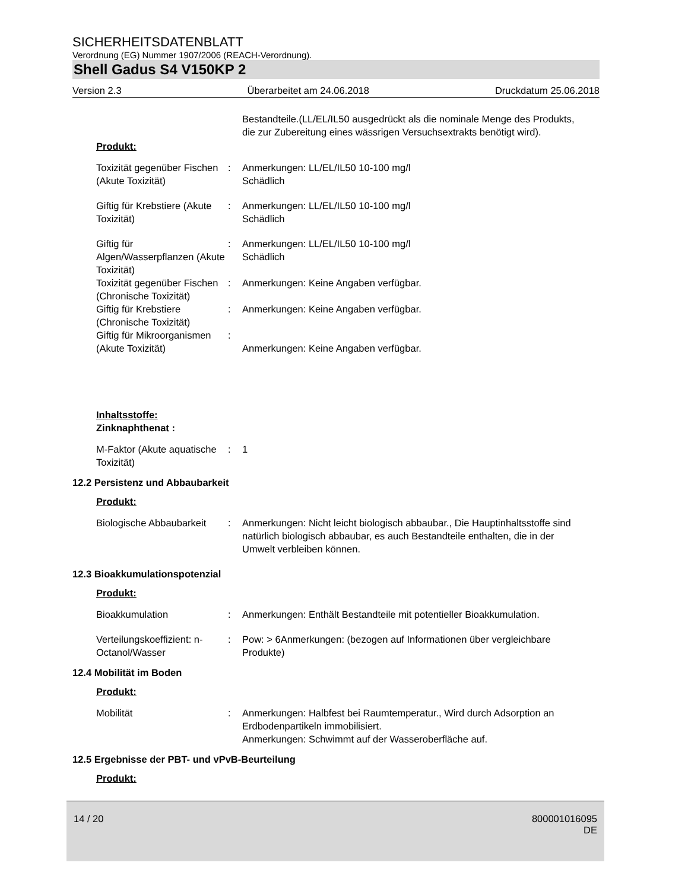SICHERHEITSDATENBLATT
Verordnung (EG) Nummer 1907/2006 (REACH-Verordnung).
Shell Gadus S4 V150KP 2
Version 2.3 Überarbeitet am 24.06.2018 Druckdatum 25.06.2018
Bestandteile.(LL/EL/IL50 ausgedrückt als die nominale Menge des Produkts, die zur Zubereitung eines wässrigen Versuchsextrakts benötigt wird).
Produkt:
Toxizität gegenüber Fischen (Akute Toxizität)
: Anmerkungen: LL/EL/IL50 10-100 mg/l
Schädlich
Giftig für Krebstiere (Akute Toxizität)
: Anmerkungen: LL/EL/IL50 10-100 mg/l
Schädlich
Giftig für Algen/Wasserpflanzen (Akute Toxizität)
: Anmerkungen: LL/EL/IL50 10-100 mg/l
Schädlich
Toxizität gegenüber Fischen (Chronische Toxizität)
: Anmerkungen: Keine Angaben verfügbar.
Giftig für Krebstiere (Chronische Toxizität)
: Anmerkungen: Keine Angaben verfügbar.
Giftig für Mikroorganismen (Akute Toxizität)
:
Anmerkungen: Keine Angaben verfügbar.
Inhaltsstoffe:
Zinknaphthenat :
M-Faktor (Akute aquatische Toxizität)
: 1
12.2 Persistenz und Abbaubarkeit
Produkt:
Biologische Abbaubarkeit : Anmerkungen: Nicht leicht biologisch abbaubar., Die Hauptinhaltsstoffe sind natürlich biologisch abbaubar, es auch Bestandteile enthalten, die in der Umwelt verbleiben können.
12.3 Bioakkumulationspotenzial
Produkt:
Bioakkumulation : Anmerkungen: Enthält Bestandteile mit potentieller Bioakkumulation.
Verteilungskoeffizient: n-Octanol/Wasser
: Pow: > 6Anmerkungen: (bezogen auf Informationen über vergleichbare Produkte)
12.4 Mobilität im Boden
Produkt:
Mobilität : Anmerkungen: Halbfest bei Raumtemperatur., Wird durch Adsorption an Erdbodenpartikeln immobilisiert.
Anmerkungen: Schwimmt auf der Wasseroberfläche auf.
12.5 Ergebnisse der PBT- und vPvB-Beurteilung
Produkt:
14 / 20 800001016095
DE